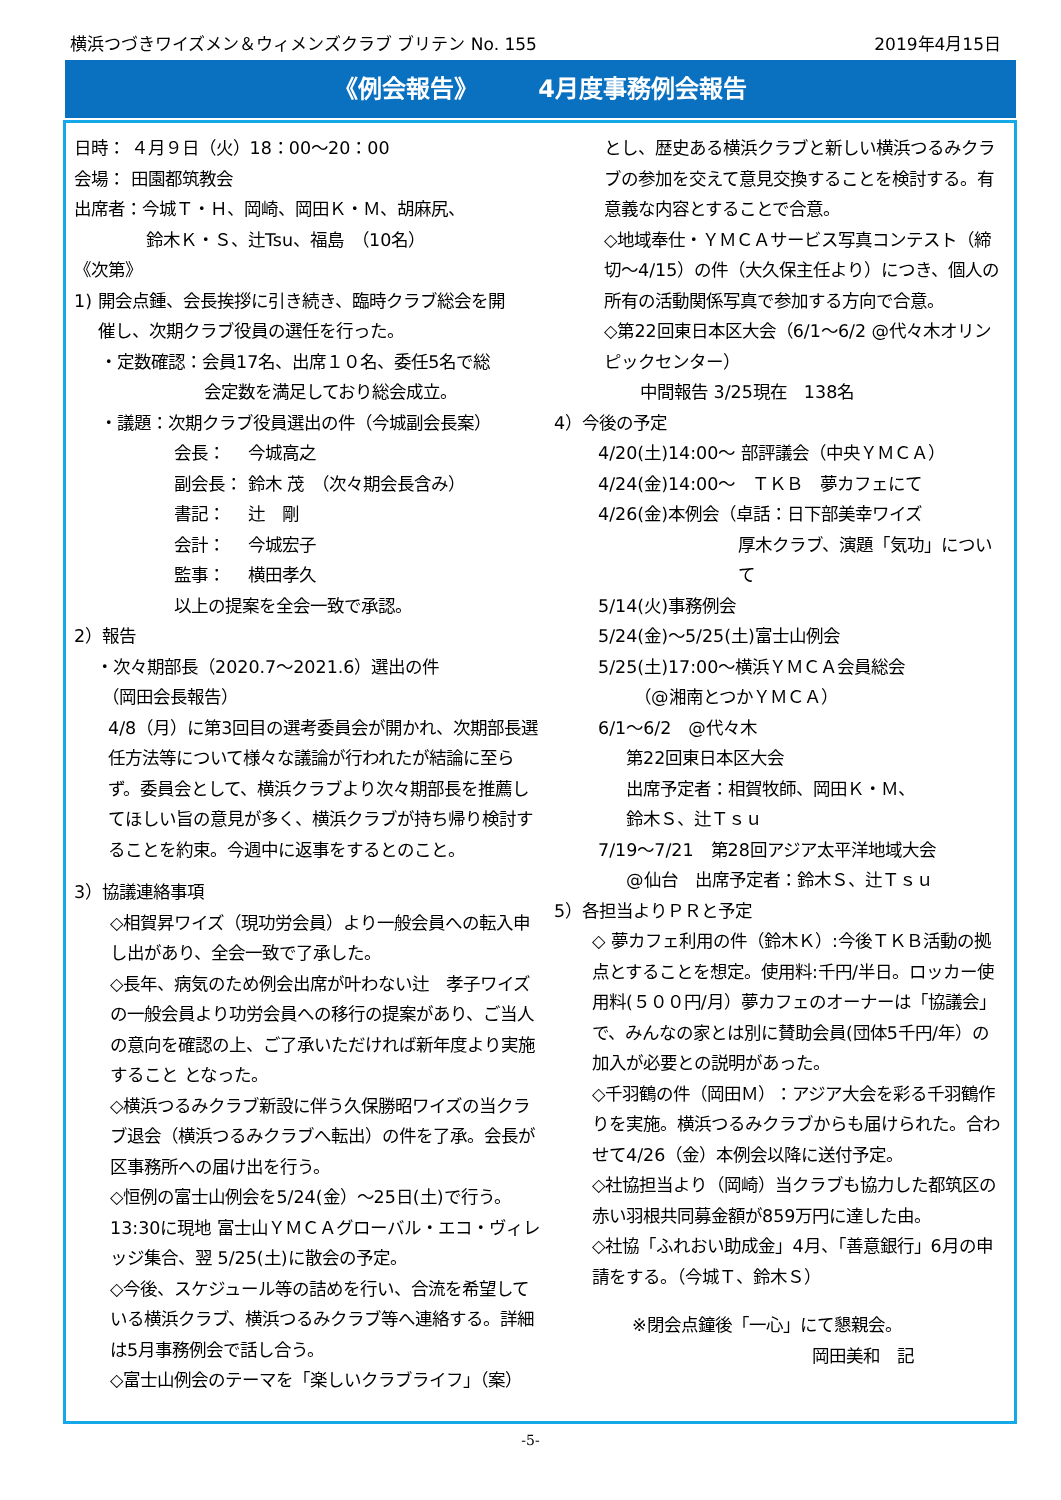横浜つづきワイズメン＆ウィメンズクラブ ブリテン No. 155 2019年4月15日
《例会報告》　　　4月度事務例会報告
日時： ４月９日（火）18：00～20：00
会場： 田園都筑教会
出席者：今城Ｔ・Ｈ、岡崎、岡田Ｋ・Ｍ、胡麻尻、
鈴木Ｋ・Ｓ、辻Tsu、福島　（10名）
《次第》
1) 開会点鍾、会長挨拶に引き続き、臨時クラブ総会を開
催し、次期クラブ役員の選任を行った。
・定数確認：会員17名、出席１０名、委任5名で総
会定数を満足しており総会成立。
・議題：次期クラブ役員選出の件（今城副会長案）
会長：　 今城高之
副会長： 鈴木 茂　（次々期会長含み）
書記：　 辻　剛
会計：　 今城宏子
監事：　 横田孝久
以上の提案を全会一致で承認。
2）報告
・次々期部長（2020.7～2021.6）選出の件
（岡田会長報告）
4/8（月）に第3回目の選考委員会が開かれ、次期部長選任方法等について様々な議論が行われたが結論に至らず。委員会として、横浜クラブより次々期部長を推薦してほしい旨の意見が多く、横浜クラブが持ち帰り検討することを約束。今週中に返事をするとのこと。
3）協議連絡事項
◇相賀昇ワイズ（現功労会員）より一般会員への転入申し出があり、全会一致で了承した。
◇長年、病気のため例会出席が叶わない辻　孝子ワイズ の一般会員より功労会員への移行の提案があり、ご当人の意向を確認の上、ご了承いただければ新年度より実施すること となった。
◇横浜つるみクラブ新設に伴う久保勝昭ワイズの当クラブ退会（横浜つるみクラブへ転出）の件を了承。会長が区事務所への届け出を行う。
◇恒例の富士山例会を5/24(金）～25日(土)で行う。13:30に現地 富士山ＹＭＣＡグローバル・エコ・ヴィレッジ集合、翌 5/25(土)に散会の予定。
◇今後、スケジュール等の詰めを行い、合流を希望している横浜クラブ、横浜つるみクラブ等へ連絡する。詳細は5月事務例会で話し合う。
◇富士山例会のテーマを「楽しいクラブライフ」（案）
とし、歴史ある横浜クラブと新しい横浜つるみクラブの参加を交えて意見交換することを検討する。有意義な内容とすることで合意。
◇地域奉仕・ＹＭＣＡサービス写真コンテスト（締切～4/15）の件（大久保主任より）につき、個人の所有の活動関係写真で参加する方向で合意。
◇第22回東日本区大会（6/1～6/2 @代々木オリンピックセンター）
中間報告 3/25現在　138名
4）今後の予定
4/20(土)14:00～ 部評議会（中央ＹＭＣＡ）
4/24(金)14:00～　ＴＫＢ　夢カフェにて
4/26(金)本例会（卓話：日下部美幸ワイズ
厚木クラブ、演題「気功」について
5/14(火)事務例会
5/24(金)～5/25(土)富士山例会
5/25(土)17:00～横浜ＹＭＣＡ会員総会
（@湘南とつかＹＭＣＡ）
6/1～6/2　@代々木
第22回東日本区大会
出席予定者：相賀牧師、岡田Ｋ・Ｍ、
鈴木Ｓ、辻Ｔｓｕ
7/19～7/21　第28回アジア太平洋地域大会
@仙台　出席予定者：鈴木Ｓ、辻Ｔｓｕ
5）各担当よりＰＲと予定
◇ 夢カフェ利用の件（鈴木Ｋ）:今後ＴＫＢ活動の拠点とすることを想定。使用料:千円/半日。ロッカー使用料(５００円/月）夢カフェのオーナーは「協議会」で、みんなの家とは別に賛助会員(団体5千円/年）の加入が必要との説明があった。
◇千羽鶴の件（岡田Ｍ）：アジア大会を彩る千羽鶴作りを実施。横浜つるみクラブからも届けられた。合わせて4/26（金）本例会以降に送付予定。
◇社協担当より（岡崎）当クラブも協力した都筑区の赤い羽根共同募金額が859万円に達した由。
◇社協「ふれおい助成金」4月、「善意銀行」6月の申請をする。（今城Ｔ、鈴木Ｓ）
※閉会点鐘後「一心」にて懇親会。
岡田美和　記
-5-